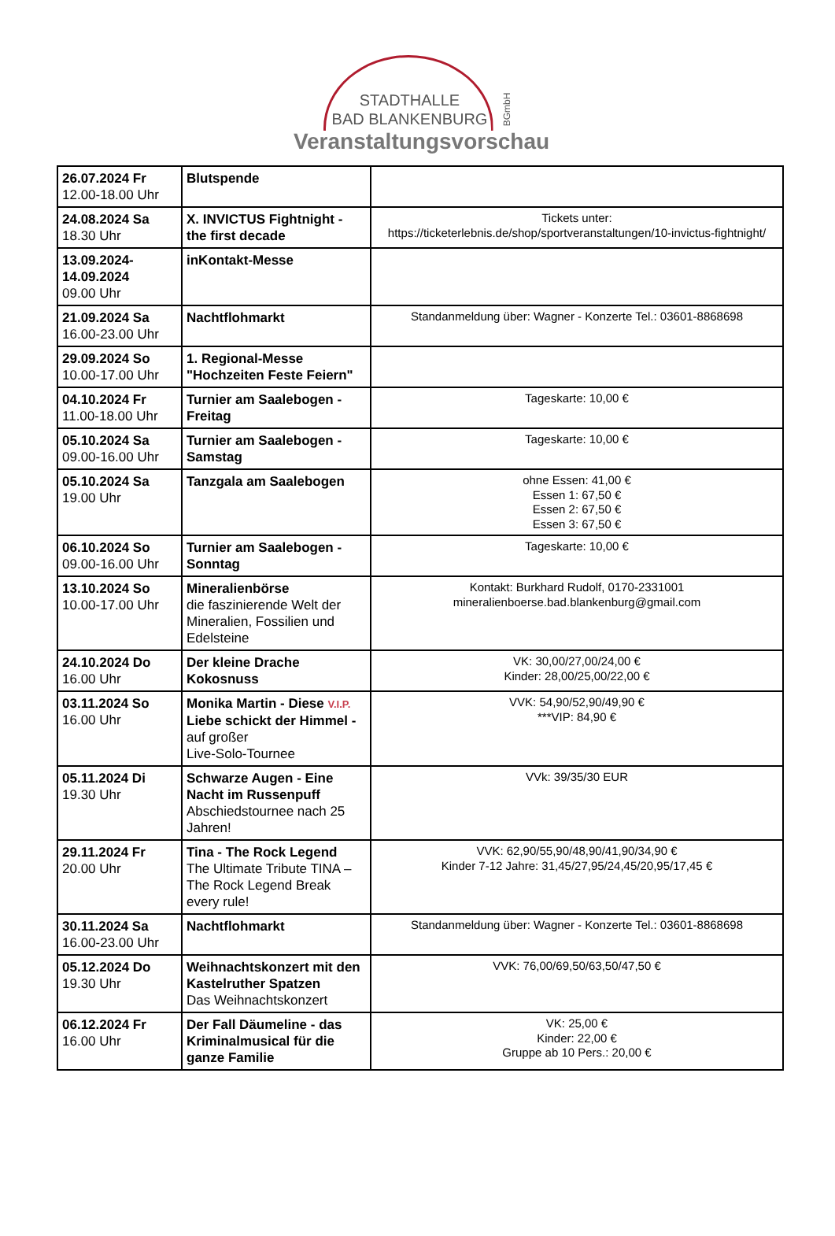STADTHALLE
BAD BLANKENBURG
BGmbH
Veranstaltungsvorschau
| 26.07.2024 Fr 12.00-18.00 Uhr | Blutspende | |
| 24.08.2024 Sa 18.30 Uhr | X. INVICTUS Fightnight - the first decade | Tickets unter: https://ticketerlebnis.de/shop/sportveranstaltungen/10-invictus-fightnight/ |
| 13.09.2024- 14.09.2024 09.00 Uhr | inKontakt-Messe | |
| 21.09.2024 Sa 16.00-23.00 Uhr | Nachtflohmarkt | Standanmeldung über: Wagner - Konzerte Tel.: 03601-8868698 |
| 29.09.2024 So 10.00-17.00 Uhr | 1. Regional-Messe "Hochzeiten Feste Feiern" | |
| 04.10.2024 Fr 11.00-18.00 Uhr | Turnier am Saalebogen - Freitag | Tageskarte: 10,00 € |
| 05.10.2024 Sa 09.00-16.00 Uhr | Turnier am Saalebogen - Samstag | Tageskarte: 10,00 € |
| 05.10.2024 Sa 19.00 Uhr | Tanzgala am Saalebogen | ohne Essen: 41,00 € Essen 1: 67,50 € Essen 2: 67,50 € Essen 3: 67,50 € |
| 06.10.2024 So 09.00-16.00 Uhr | Turnier am Saalebogen - Sonntag | Tageskarte: 10,00 € |
| 13.10.2024 So 10.00-17.00 Uhr | Mineralienbörse die faszinierende Welt der Mineralien, Fossilien und Edelsteine | Kontakt: Burkhard Rudolf, 0170-2331001 mineralienboerse.bad.blankenburg@gmail.com |
| 24.10.2024 Do 16.00 Uhr | Der kleine Drache Kokosnuss | VK: 30,00/27,00/24,00 € Kinder: 28,00/25,00/22,00 € |
| 03.11.2024 So 16.00 Uhr | Monika Martin - Diese V.I.P. Liebe schickt der Himmel - auf großer Live-Solo-Tournee | VVK: 54,90/52,90/49,90 € ***VIP: 84,90 € |
| 05.11.2024 Di 19.30 Uhr | Schwarze Augen - Eine Nacht im Russenpuff Abschiedstournee nach 25 Jahren! | VVk: 39/35/30 EUR |
| 29.11.2024 Fr 20.00 Uhr | Tina - The Rock Legend The Ultimate Tribute TINA – The Rock Legend Break every rule! | VVK: 62,90/55,90/48,90/41,90/34,90 € Kinder 7-12 Jahre: 31,45/27,95/24,45/20,95/17,45 € |
| 30.11.2024 Sa 16.00-23.00 Uhr | Nachtflohmarkt | Standanmeldung über: Wagner - Konzerte Tel.: 03601-8868698 |
| 05.12.2024 Do 19.30 Uhr | Weihnachtskonzert mit den Kastelruther Spatzen Das Weihnachtskonzert | VVK: 76,00/69,50/63,50/47,50 € |
| 06.12.2024 Fr 16.00 Uhr | Der Fall Däumeline - das Kriminalmusical für die ganze Familie | VK: 25,00 € Kinder: 22,00 € Gruppe ab 10 Pers.: 20,00 € |